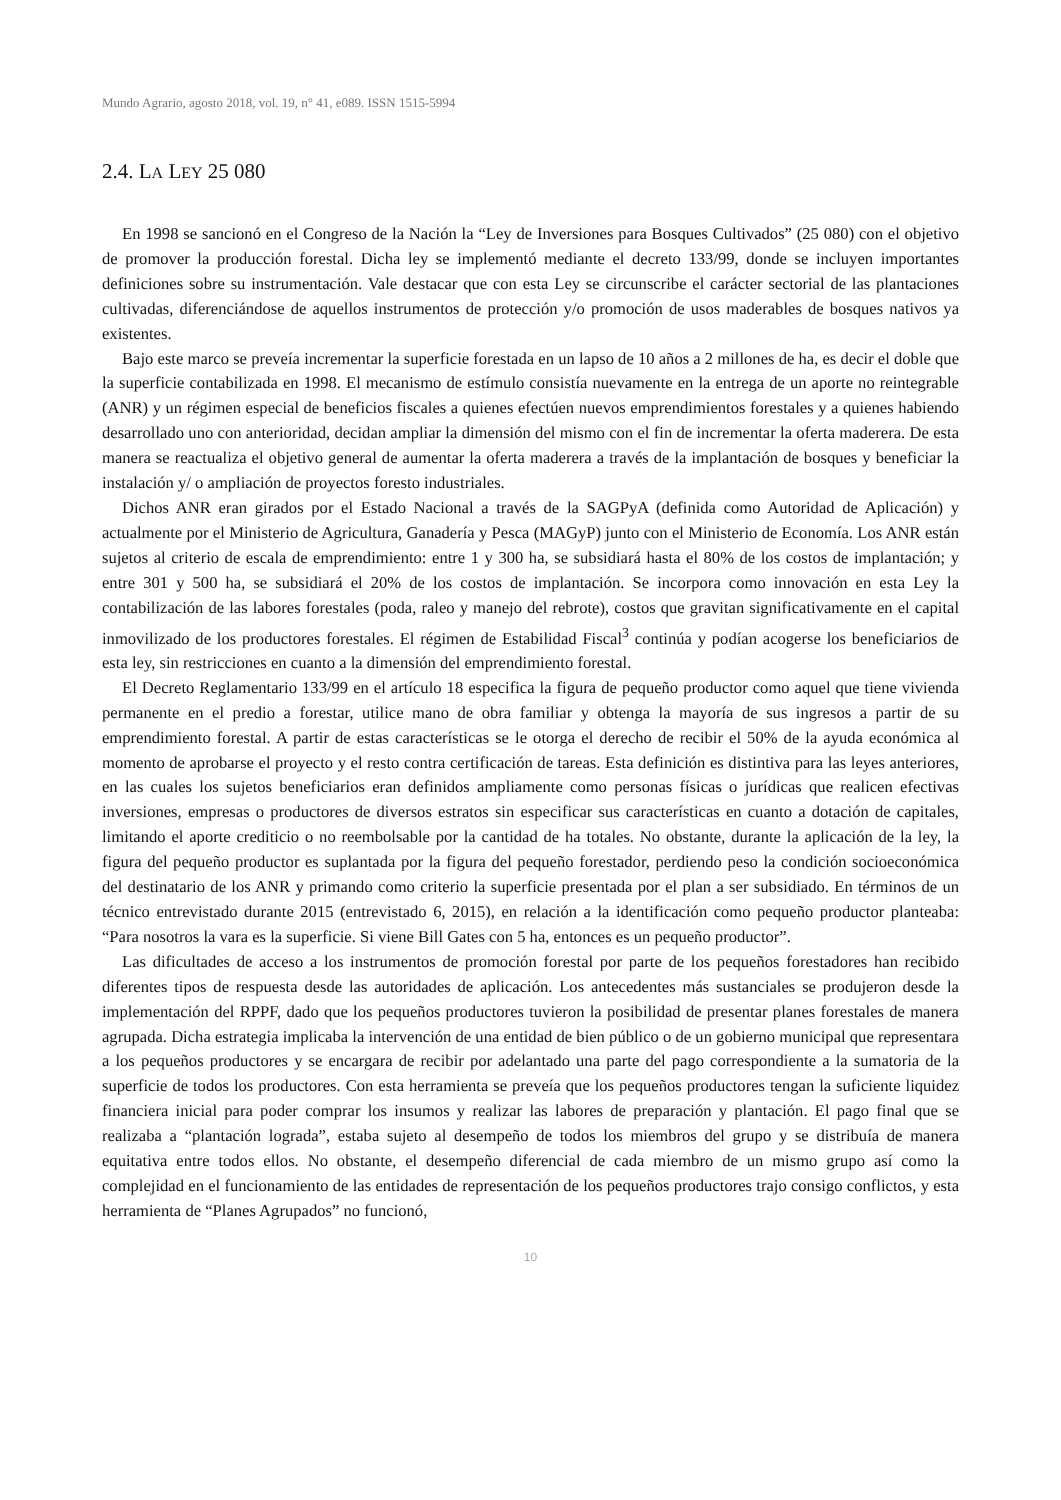Mundo Agrario, agosto 2018, vol. 19, n° 41, e089. ISSN 1515-5994
2.4. LA LEY 25 080
En 1998 se sancionó en el Congreso de la Nación la “Ley de Inversiones para Bosques Cultivados” (25 080) con el objetivo de promover la producción forestal. Dicha ley se implementó mediante el decreto 133/99, donde se incluyen importantes definiciones sobre su instrumentación. Vale destacar que con esta Ley se circunscribe el carácter sectorial de las plantaciones cultivadas, diferenciándose de aquellos instrumentos de protección y/o promoción de usos maderables de bosques nativos ya existentes.
Bajo este marco se preveía incrementar la superficie forestada en un lapso de 10 años a 2 millones de ha, es decir el doble que la superficie contabilizada en 1998. El mecanismo de estímulo consistía nuevamente en la entrega de un aporte no reintegrable (ANR) y un régimen especial de beneficios fiscales a quienes efectúen nuevos emprendimientos forestales y a quienes habiendo desarrollado uno con anterioridad, decidan ampliar la dimensión del mismo con el fin de incrementar la oferta maderera. De esta manera se reactualiza el objetivo general de aumentar la oferta maderera a través de la implantación de bosques y beneficiar la instalación y/ o ampliación de proyectos foresto industriales.
Dichos ANR eran girados por el Estado Nacional a través de la SAGPyA (definida como Autoridad de Aplicación) y actualmente por el Ministerio de Agricultura, Ganadería y Pesca (MAGyP) junto con el Ministerio de Economía. Los ANR están sujetos al criterio de escala de emprendimiento: entre 1 y 300 ha, se subsidiará hasta el 80% de los costos de implantación; y entre 301 y 500 ha, se subsidiará el 20% de los costos de implantación. Se incorpora como innovación en esta Ley la contabilización de las labores forestales (poda, raleo y manejo del rebrote), costos que gravitan significativamente en el capital inmovilizado de los productores forestales. El régimen de Estabilidad Fiscal<sup>3</sup> continúa y podían acogerse los beneficiarios de esta ley, sin restricciones en cuanto a la dimensión del emprendimiento forestal.
El Decreto Reglamentario 133/99 en el artículo 18 especifica la figura de pequeño productor como aquel que tiene vivienda permanente en el predio a forestar, utilice mano de obra familiar y obtenga la mayoría de sus ingresos a partir de su emprendimiento forestal. A partir de estas características se le otorga el derecho de recibir el 50% de la ayuda económica al momento de aprobarse el proyecto y el resto contra certificación de tareas. Esta definición es distintiva para las leyes anteriores, en las cuales los sujetos beneficiarios eran definidos ampliamente como personas físicas o jurídicas que realicen efectivas inversiones, empresas o productores de diversos estratos sin especificar sus características en cuanto a dotación de capitales, limitando el aporte crediticio o no reembolsable por la cantidad de ha totales. No obstante, durante la aplicación de la ley, la figura del pequeño productor es suplantada por la figura del pequeño forestador, perdiendo peso la condición socioeconómica del destinatario de los ANR y primando como criterio la superficie presentada por el plan a ser subsidiado. En términos de un técnico entrevistado durante 2015 (entrevistado 6, 2015), en relación a la identificación como pequeño productor planteaba: “Para nosotros la vara es la superficie. Si viene Bill Gates con 5 ha, entonces es un pequeño productor”.
Las dificultades de acceso a los instrumentos de promoción forestal por parte de los pequeños forestadores han recibido diferentes tipos de respuesta desde las autoridades de aplicación. Los antecedentes más sustanciales se produjeron desde la implementación del RPPF, dado que los pequeños productores tuvieron la posibilidad de presentar planes forestales de manera agrupada. Dicha estrategia implicaba la intervención de una entidad de bien público o de un gobierno municipal que representara a los pequeños productores y se encargara de recibir por adelantado una parte del pago correspondiente a la sumatoria de la superficie de todos los productores. Con esta herramienta se preveía que los pequeños productores tengan la suficiente liquidez financiera inicial para poder comprar los insumos y realizar las labores de preparación y plantación. El pago final que se realizaba a “plantación lograda”, estaba sujeto al desempeño de todos los miembros del grupo y se distribuía de manera equitativa entre todos ellos. No obstante, el desempeño diferencial de cada miembro de un mismo grupo así como la complejidad en el funcionamiento de las entidades de representación de los pequeños productores trajo consigo conflictos, y esta herramienta de “Planes Agrupados” no funcionó,
10